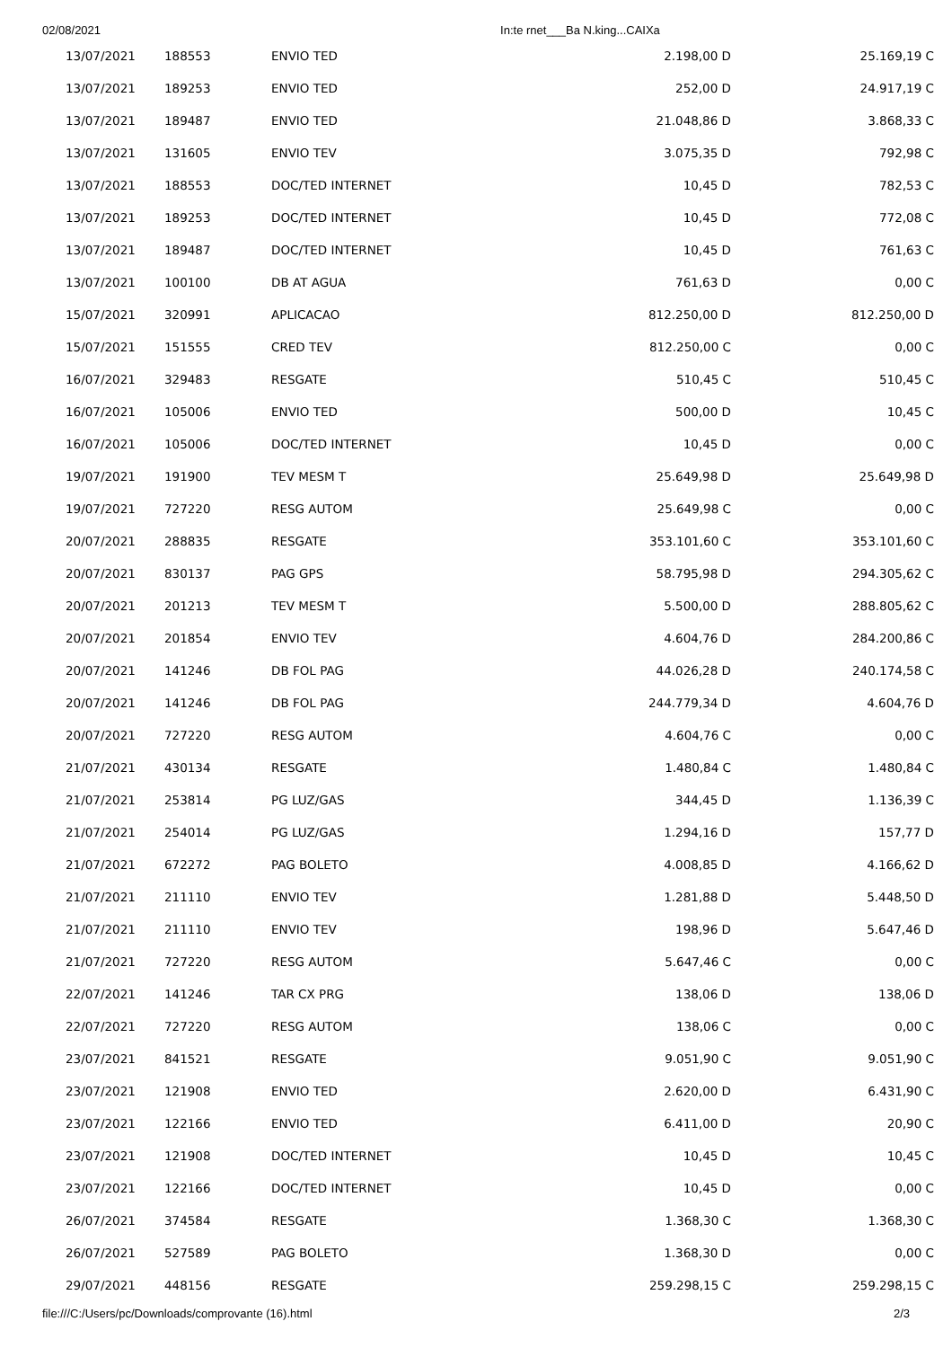02/08/2021 In:te rnet___Ba N.king...CAIXa
| 13/07/2021 | 188553 | ENVIO TED | 2.198,00 D | 25.169,19 C |
| 13/07/2021 | 189253 | ENVIO TED | 252,00 D | 24.917,19 C |
| 13/07/2021 | 189487 | ENVIO TED | 21.048,86 D | 3.868,33 C |
| 13/07/2021 | 131605 | ENVIO TEV | 3.075,35 D | 792,98 C |
| 13/07/2021 | 188553 | DOC/TED INTERNET | 10,45 D | 782,53 C |
| 13/07/2021 | 189253 | DOC/TED INTERNET | 10,45 D | 772,08 C |
| 13/07/2021 | 189487 | DOC/TED INTERNET | 10,45 D | 761,63 C |
| 13/07/2021 | 100100 | DB AT AGUA | 761,63 D | 0,00 C |
| 15/07/2021 | 320991 | APLICACAO | 812.250,00 D | 812.250,00 D |
| 15/07/2021 | 151555 | CRED TEV | 812.250,00 C | 0,00 C |
| 16/07/2021 | 329483 | RESGATE | 510,45 C | 510,45 C |
| 16/07/2021 | 105006 | ENVIO TED | 500,00 D | 10,45 C |
| 16/07/2021 | 105006 | DOC/TED INTERNET | 10,45 D | 0,00 C |
| 19/07/2021 | 191900 | TEV MESM T | 25.649,98 D | 25.649,98 D |
| 19/07/2021 | 727220 | RESG AUTOM | 25.649,98 C | 0,00 C |
| 20/07/2021 | 288835 | RESGATE | 353.101,60 C | 353.101,60 C |
| 20/07/2021 | 830137 | PAG GPS | 58.795,98 D | 294.305,62 C |
| 20/07/2021 | 201213 | TEV MESM T | 5.500,00 D | 288.805,62 C |
| 20/07/2021 | 201854 | ENVIO TEV | 4.604,76 D | 284.200,86 C |
| 20/07/2021 | 141246 | DB FOL PAG | 44.026,28 D | 240.174,58 C |
| 20/07/2021 | 141246 | DB FOL PAG | 244.779,34 D | 4.604,76 D |
| 20/07/2021 | 727220 | RESG AUTOM | 4.604,76 C | 0,00 C |
| 21/07/2021 | 430134 | RESGATE | 1.480,84 C | 1.480,84 C |
| 21/07/2021 | 253814 | PG LUZ/GAS | 344,45 D | 1.136,39 C |
| 21/07/2021 | 254014 | PG LUZ/GAS | 1.294,16 D | 157,77 D |
| 21/07/2021 | 672272 | PAG BOLETO | 4.008,85 D | 4.166,62 D |
| 21/07/2021 | 211110 | ENVIO TEV | 1.281,88 D | 5.448,50 D |
| 21/07/2021 | 211110 | ENVIO TEV | 198,96 D | 5.647,46 D |
| 21/07/2021 | 727220 | RESG AUTOM | 5.647,46 C | 0,00 C |
| 22/07/2021 | 141246 | TAR CX PRG | 138,06 D | 138,06 D |
| 22/07/2021 | 727220 | RESG AUTOM | 138,06 C | 0,00 C |
| 23/07/2021 | 841521 | RESGATE | 9.051,90 C | 9.051,90 C |
| 23/07/2021 | 121908 | ENVIO TED | 2.620,00 D | 6.431,90 C |
| 23/07/2021 | 122166 | ENVIO TED | 6.411,00 D | 20,90 C |
| 23/07/2021 | 121908 | DOC/TED INTERNET | 10,45 D | 10,45 C |
| 23/07/2021 | 122166 | DOC/TED INTERNET | 10,45 D | 0,00 C |
| 26/07/2021 | 374584 | RESGATE | 1.368,30 C | 1.368,30 C |
| 26/07/2021 | 527589 | PAG BOLETO | 1.368,30 D | 0,00 C |
| 29/07/2021 | 448156 | RESGATE | 259.298,15 C | 259.298,15 C |
file:///C:/Users/pc/Downloads/comprovante (16).html 2/3